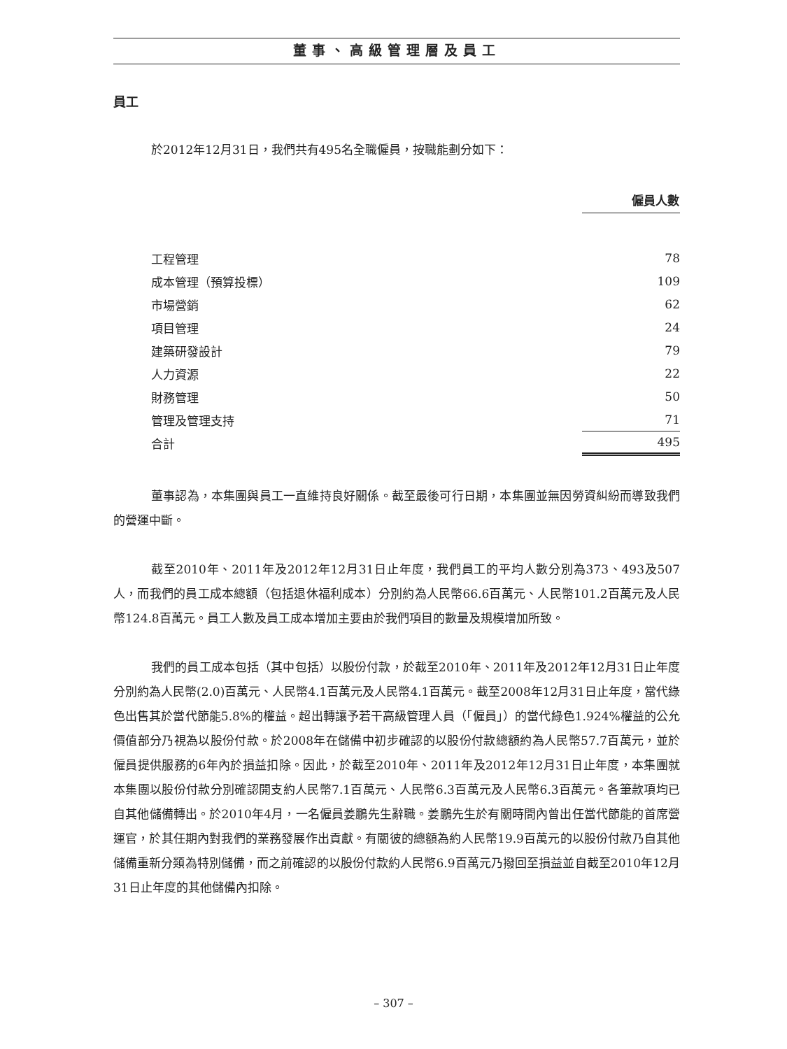董事、高級管理層及員工
員工
於2012年12月31日，我們共有495名全職僱員，按職能劃分如下：
| | 僱員人數 |
| 工程管理 | 78 |
| 成本管理（預算投標） | 109 |
| 市場營銷 | 62 |
| 項目管理 | 24 |
| 建築研發設計 | 79 |
| 人力資源 | 22 |
| 財務管理 | 50 |
| 管理及管理支持 | 71 |
| 合計 | 495 |
董事認為，本集團與員工一直維持良好關係。截至最後可行日期，本集團並無因勞資糾紛而導致我們的營運中斷。
截至2010年、2011年及2012年12月31日止年度，我們員工的平均人數分別為373、493及507人，而我們的員工成本總額（包括退休福利成本）分別約為人民幣66.6百萬元、人民幣101.2百萬元及人民幣124.8百萬元。員工人數及員工成本增加主要由於我們項目的數量及規模增加所致。
我們的員工成本包括（其中包括）以股份付款，於截至2010年、2011年及2012年12月31日止年度分別約為人民幣(2.0)百萬元、人民幣4.1百萬元及人民幣4.1百萬元。截至2008年12月31日止年度，當代綠色出售其於當代節能5.8%的權益。超出轉讓予若干高級管理人員（「僱員」）的當代綠色1.924%權益的公允價值部分乃視為以股份付款。於2008年在儲備中初步確認的以股份付款總額約為人民幣57.7百萬元，並於僱員提供服務的6年內於損益扣除。因此，於截至2010年、2011年及2012年12月31日止年度，本集團就本集團以股份付款分別確認開支約人民幣7.1百萬元、人民幣6.3百萬元及人民幣6.3百萬元。各筆款項均已自其他儲備轉出。於2010年4月，一名僱員姜鵬先生辭職。姜鵬先生於有關時間內曾出任當代節能的首席營運官，於其任期內對我們的業務發展作出貢獻。有關彼的總額為約人民幣19.9百萬元的以股份付款乃自其他儲備重新分類為特別儲備，而之前確認的以股份付款約人民幣6.9百萬元乃撥回至損益並自截至2010年12月31日止年度的其他儲備內扣除。
– 307 –